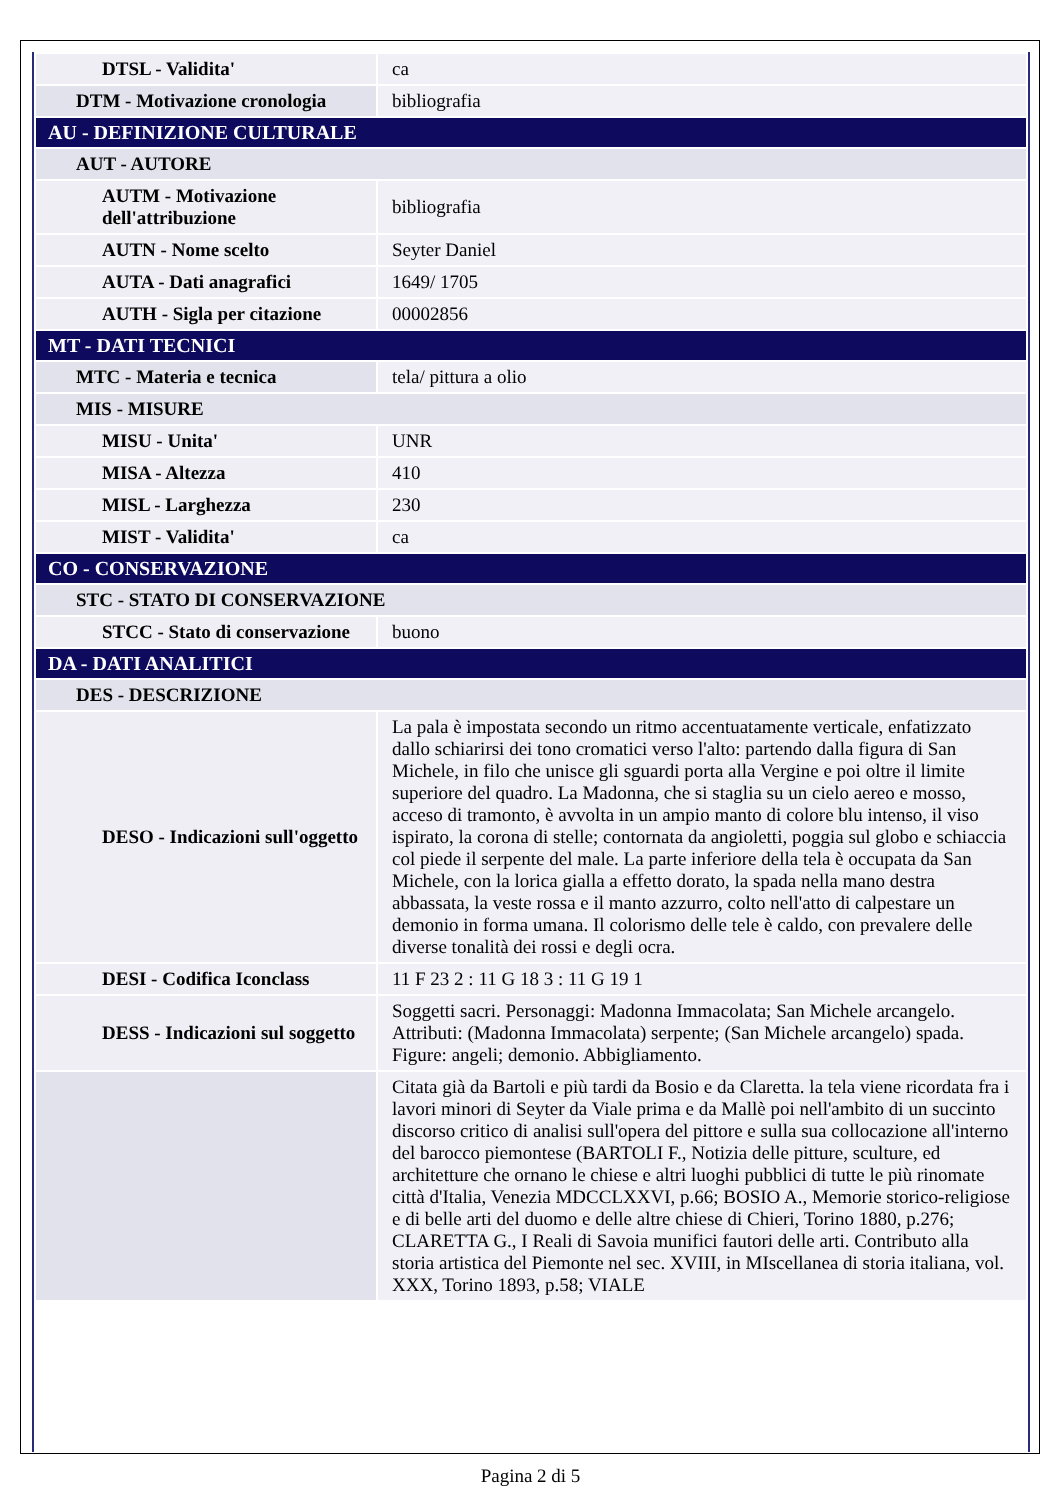| DTSL - Validita' | ca |
| DTM - Motivazione cronologia | bibliografia |
| AU - DEFINIZIONE CULTURALE | |
| AUT - AUTORE | |
| AUTM - Motivazione dell'attribuzione | bibliografia |
| AUTN - Nome scelto | Seyter Daniel |
| AUTA - Dati anagrafici | 1649/ 1705 |
| AUTH - Sigla per citazione | 00002856 |
| MT - DATI TECNICI | |
| MTC - Materia e tecnica | tela/ pittura a olio |
| MIS - MISURE | |
| MISU - Unita' | UNR |
| MISA - Altezza | 410 |
| MISL - Larghezza | 230 |
| MIST - Validita' | ca |
| CO - CONSERVAZIONE | |
| STC - STATO DI CONSERVAZIONE | |
| STCC - Stato di conservazione | buono |
| DA - DATI ANALITICI | |
| DES - DESCRIZIONE | |
| DESO - Indicazioni sull'oggetto | La pala è impostata secondo un ritmo accentuatamente verticale, enfatizzato dallo schiarirsi dei tono cromatici verso l'alto: partendo dalla figura di San Michele, in filo che unisce gli sguardi porta alla Vergine e poi oltre il limite superiore del quadro. La Madonna, che si staglia su un cielo aereo e mosso, acceso di tramonto, è avvolta in un ampio manto di colore blu intenso, il viso ispirato, la corona di stelle; contornata da angioletti, poggia sul globo e schiaccia col piede il serpente del male. La parte inferiore della tela è occupata da San Michele, con la lorica gialla a effetto dorato, la spada nella mano destra abbassata, la veste rossa e il manto azzurro, colto nell'atto di calpestare un demonio in forma umana. Il colorismo delle tele è caldo, con prevalere delle diverse tonalità dei rossi e degli ocra. |
| DESI - Codifica Iconclass | 11 F 23 2 : 11 G 18 3 : 11 G 19 1 |
| DESS - Indicazioni sul soggetto | Soggetti sacri. Personaggi: Madonna Immacolata; San Michele arcangelo. Attributi: (Madonna Immacolata) serpente; (San Michele arcangelo) spada. Figure: angeli; demonio. Abbigliamento. |
| | Citata già da Bartoli e più tardi da Bosio e da Claretta. la tela viene ricordata fra i lavori minori di Seyter da Viale prima e da Mallè poi nell'ambito di un succinto discorso critico di analisi sull'opera del pittore e sulla sua collocazione all'interno del barocco piemontese (BARTOLI F., Notizia delle pitture, sculture, ed architetture che ornano le chiese e altri luoghi pubblici di tutte le più rinomate città d'Italia, Venezia MDCCLXXVI, p.66; BOSIO A., Memorie storico-religiose e di belle arti del duomo e delle altre chiese di Chieri, Torino 1880, p.276; CLARETTA G., I Reali di Savoia munifici fautori delle arti. Contributo alla storia artistica del Piemonte nel sec. XVIII, in MIscellanea di storia italiana, vol. XXX, Torino 1893, p.58; VIALE |
Pagina 2 di 5